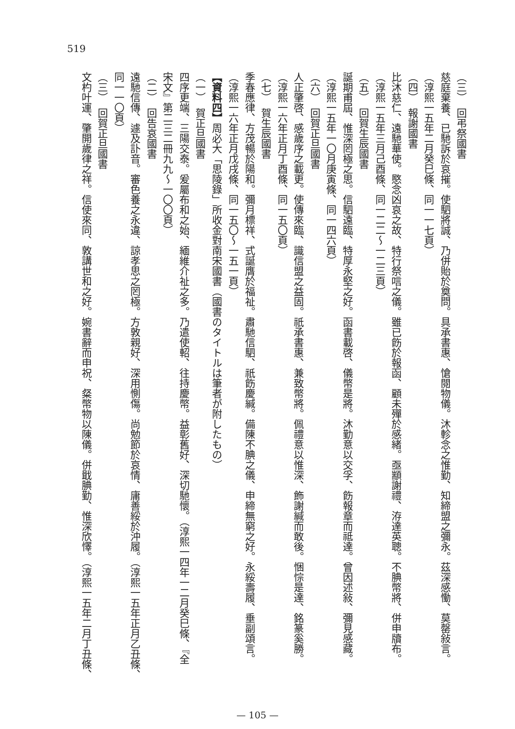519
（三）　回弔祭國書
慈庭棄養、已馳訴於哀摧。使駟將誠、乃併貽於奠問。具承書惠、愴閱物儀。沐軫念之惟勤、知締盟之彌永。茲深感慟、莫罄敍言。
（淳熙一五年二月癸巳條、同一一七頁）
（四）　報謝國書
比沐慈仁、遠馳華使。愍念凶哀之故、特行祭唁之儀。雖已飭於報函、顧未殫於感緒。亟顓謝禮、洊達英聰。不腆幣將、併申牘布。
（淳熙一五年三月己酉條、同一二二～一二三頁）
（五）　回賀生辰國書
誕期甫屆、惟深罔極之思。信駟遠臨、特厚永堅之好。函書載啓、儀幣是將。沐勤意以交孚、飭報章而祗達。曾因述敍、彌見感藏。
（淳熙一五年一〇月庚寅條、同一四六頁）
（六）　回賀正旦國書
人正肇啓、感歲序之載更。使傳來臨、識信盟之益固。祇承書惠、兼致幣將。佩禮意以惟深、飾謝緘而敢後。悃悰是達、銘篆奚勝。
（淳熙一六年正月丁酉條、同一五〇頁）
（七）　賀生辰國書
季春應律、方茂暢於陽和。彌月標祥、式誕膺於福祉。肅馳信駟、祇飭慶緘。備陳不腆之儀、申締無窮之好。永綏壽履、垂副頌言。
（淳熙一六年正月戊戌條、同一五〇～一五一頁）
【資料四】周必大「思陵錄」所收金對南宋國書（國書のタイトルは筆者が附したもの）
（一）　賀正旦國書
四序更端、三陽交泰。爰屬布和之始、緬維介祉之多。乃遣使軺、往持慶幣。益彰舊好、深切馳懷。（淳熙一四年一二月癸巳條、『全
宋文』第二三二冊九九～一〇〇頁）
（二）　回告哀國書
遠馳信傳、遽及訃音。審色養之永違、諒孝思之罔極。方敦親好、深用惻傷。尚勉節於哀情、庸善綏於沖履。（淳熙一五年正月乙丑條、
同一一〇頁）
（三）　回賀正旦國書
文杓叶運、肇開歲律之祥。信使來同、敦講世和之好。婉書辭而申祝、粲幣物以陳儀。併戢腆勤、惟深欣懌。（淳熙一五年二月丁丑條、
— 105 —